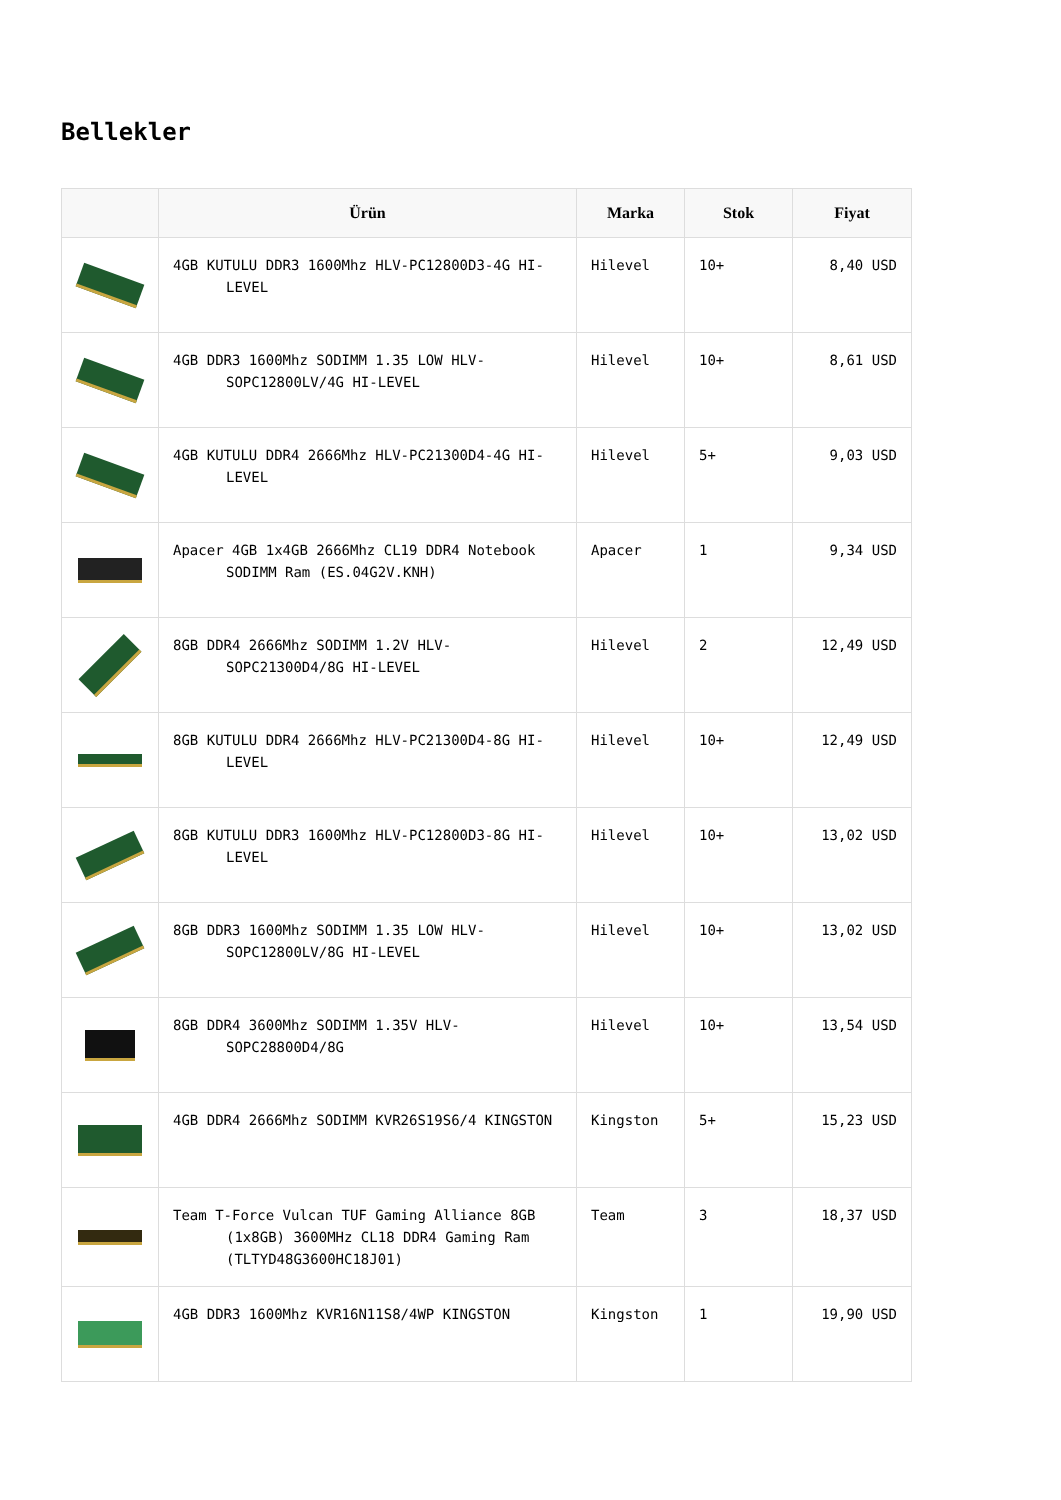Bellekler
| | Ürün | Marka | Stok | Fiyat |
| --- | --- | --- | --- | --- |
| | 4GB KUTULU DDR3 1600Mhz HLV-PC12800D3-4G HI-LEVEL | Hilevel | 10+ | 8,40 USD |
| | 4GB DDR3 1600Mhz SODIMM 1.35 LOW HLV-SOPC12800LV/4G HI-LEVEL | Hilevel | 10+ | 8,61 USD |
| | 4GB KUTULU DDR4 2666Mhz HLV-PC21300D4-4G HI-LEVEL | Hilevel | 5+ | 9,03 USD |
| | Apacer 4GB 1x4GB 2666Mhz CL19 DDR4 Notebook SODIMM Ram (ES.04G2V.KNH) | Apacer | 1 | 9,34 USD |
| | 8GB DDR4 2666Mhz SODIMM 1.2V HLV-SOPC21300D4/8G HI-LEVEL | Hilevel | 2 | 12,49 USD |
| | 8GB KUTULU DDR4 2666Mhz HLV-PC21300D4-8G HI-LEVEL | Hilevel | 10+ | 12,49 USD |
| | 8GB KUTULU DDR3 1600Mhz HLV-PC12800D3-8G HI-LEVEL | Hilevel | 10+ | 13,02 USD |
| | 8GB DDR3 1600Mhz SODIMM 1.35 LOW HLV-SOPC12800LV/8G HI-LEVEL | Hilevel | 10+ | 13,02 USD |
| | 8GB DDR4 3600Mhz SODIMM 1.35V HLV-SOPC28800D4/8G | Hilevel | 10+ | 13,54 USD |
| | 4GB DDR4 2666Mhz SODIMM KVR26S19S6/4 KINGSTON | Kingston | 5+ | 15,23 USD |
| | Team T-Force Vulcan TUF Gaming Alliance 8GB (1x8GB) 3600MHz CL18 DDR4 Gaming Ram (TLTYD48G3600HC18J01) | Team | 3 | 18,37 USD |
| | 4GB DDR3 1600Mhz KVR16N11S8/4WP KINGSTON | Kingston | 1 | 19,90 USD |